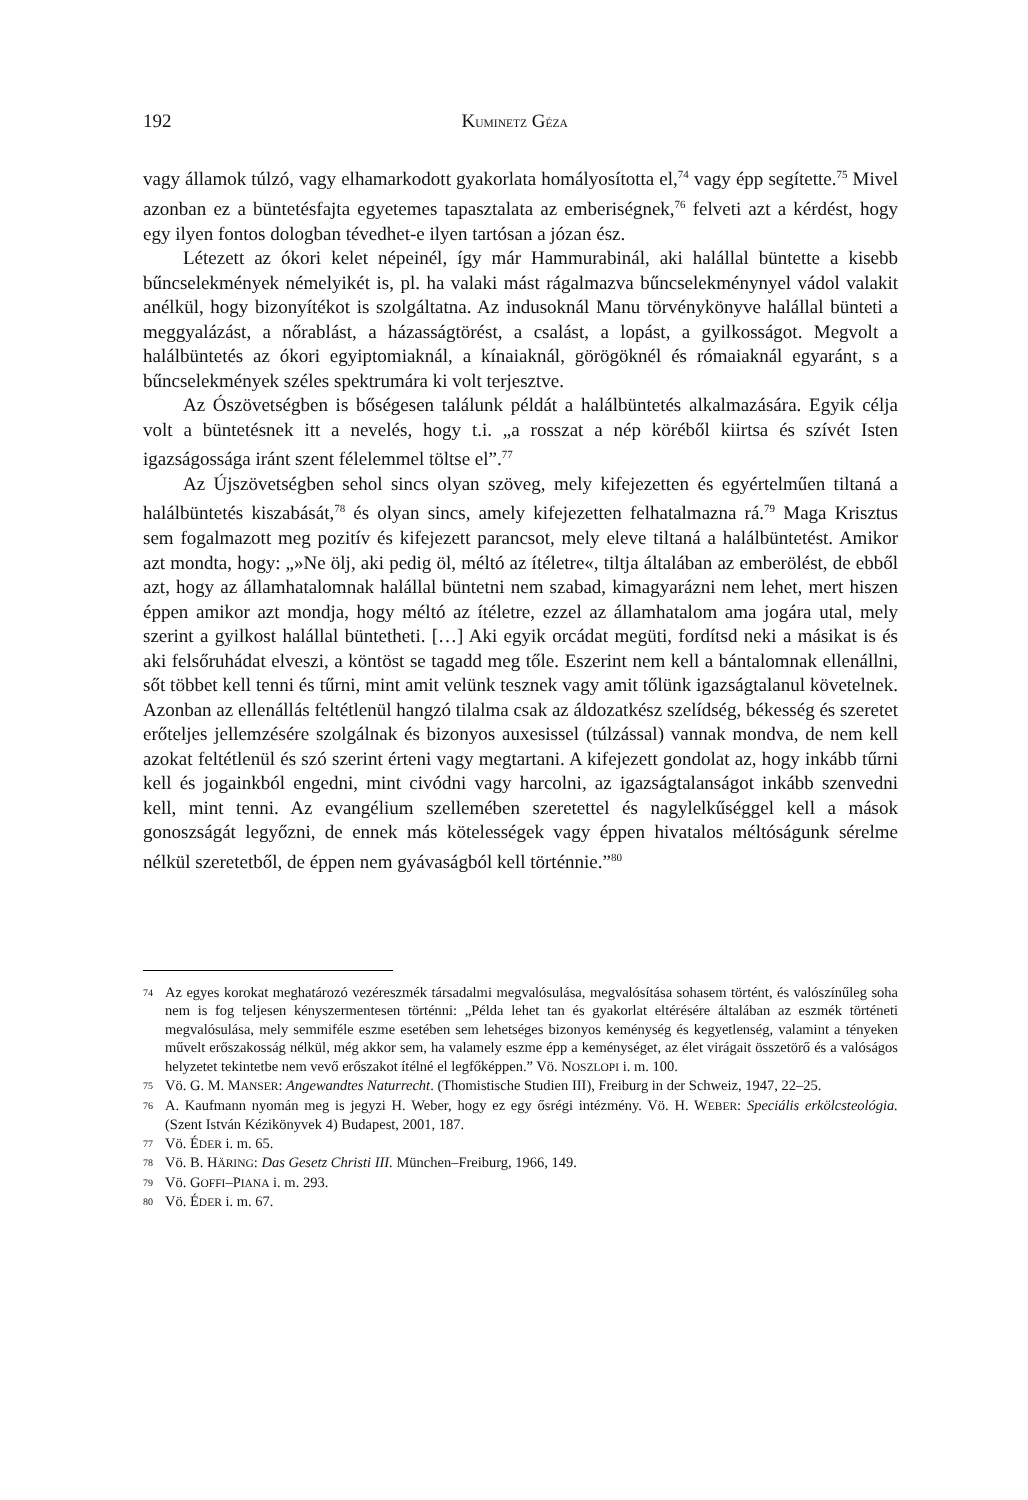192 KUMINETZ GÉZA
vagy államok túlzó, vagy elhamarkodott gyakorlata homályosította el,<sup>74</sup> vagy épp segítette.<sup>75</sup> Mivel azonban ez a büntetésfajta egyetemes tapasztalata az emberiségnek,<sup>76</sup> felveti azt a kérdést, hogy egy ilyen fontos dologban tévedhet-e ilyen tartósan a józan ész.
Létezett az ókori kelet népeinél, így már Hammurabinál, aki halállal büntette a kisebb bűncselekmények némelyikét is, pl. ha valaki mást rágalmazva bűncselekménynyel vádol valakit anélkül, hogy bizonyítékot is szolgáltatna. Az indusoknál Manu törvénykönyve halállal bünteti a meggyalázást, a nőrablást, a házasságtörést, a csalást, a lopást, a gyilkosságot. Megvolt a halálbüntetés az ókori egyiptomiaknál, a kínaiaknál, görögöknél és rómaiaknál egyaránt, s a bűncselekmények széles spektrumára ki volt terjesztve.
Az Ószövetségben is bőségesen találunk példát a halálbüntetés alkalmazására. Egyik célja volt a büntetésnek itt a nevelés, hogy t.i. „a rosszat a nép köréből kiirtsa és szívét Isten igazságossága iránt szent félelemmel töltse el”.<sup>77</sup>
Az Újszövetségben sehol sincs olyan szöveg, mely kifejezetten és egyértelműen tiltaná a halálbüntetés kiszabását,<sup>78</sup> és olyan sincs, amely kifejezetten felhatalmazna rá.<sup>79</sup> Maga Krisztus sem fogalmazott meg pozitív és kifejezett parancsot, mely eleve tiltaná a halálbüntetést. Amikor azt mondta, hogy: „»Ne ölj, aki pedig öl, méltó az ítéletre«, tiltja általában az emberölést, de ebből azt, hogy az államhatalomnak halállal büntetni nem szabad, kimagyarázni nem lehet, mert hiszen éppen amikor azt mondja, hogy méltó az ítéletre, ezzel az államhatalom ama jogára utal, mely szerint a gyilkost halállal büntetheti. […] Aki egyik orcádat megüti, fordítsd neki a másikat is és aki felsőruhádat elveszi, a köntöst se tagadd meg tőle. Eszerint nem kell a bántalomnak ellenállni, sőt többet kell tenni és tűrni, mint amit velünk tesznek vagy amit tőlünk igazságtalanul követelnek. Azonban az ellenállás feltétlenül hangzó tilalma csak az áldozatkész szelídség, békesség és szeretet erőteljes jellemzésére szolgálnak és bizonyos auxesissel (túlzással) vannak mondva, de nem kell azokat feltétlenül és szó szerint érteni vagy megtartani. A kifejezett gondolat az, hogy inkább tűrni kell és jogainkból engedni, mint civódni vagy harcolni, az igazságtalanságot inkább szenvedni kell, mint tenni. Az evangélium szellemében szeretettel és nagylelkűséggel kell a mások gonoszságát legyőzni, de ennek más kötelességek vagy éppen hivatalos méltóságunk sérelme nélkül szeretetből, de éppen nem gyávaságból kell történnie.”<sup>80</sup>
74 Az egyes korokat meghatározó vezéreszmék társadalmi megvalósulása, megvalósítása sohasem történt, és valószínűleg soha nem is fog teljesen kényszermentesen történni: „Példa lehet tan és gyakorlat eltérésére általában az eszmék történeti megvalósulása, mely semmiféle eszme esetében sem lehetséges bizonyos keménység és kegyetlenség, valamint a tényeken művelt erőszakosság nélkül, még akkor sem, ha valamely eszme épp a keménységet, az élet virágait összetörő és a valóságos helyzetet tekintetbe nem vevő erőszakot ítélné el legfőképpen.” Vö. NOSZLOPI i. m. 100.
75 Vö. G. M. MANSER: Angewandtes Naturrecht. (Thomistische Studien III), Freiburg in der Schweiz, 1947, 22–25.
76 A. Kaufmann nyomán meg is jegyzi H. Weber, hogy ez egy ősrégi intézmény. Vö. H. WEBER: Speciális erkölcsteológia. (Szent István Kézikönyvek 4) Budapest, 2001, 187.
77 Vö. ÉDER i. m. 65.
78 Vö. B. HÄRING: Das Gesetz Christi III. München–Freiburg, 1966, 149.
79 Vö. GOFFI–PIANA i. m. 293.
80 Vö. ÉDER i. m. 67.